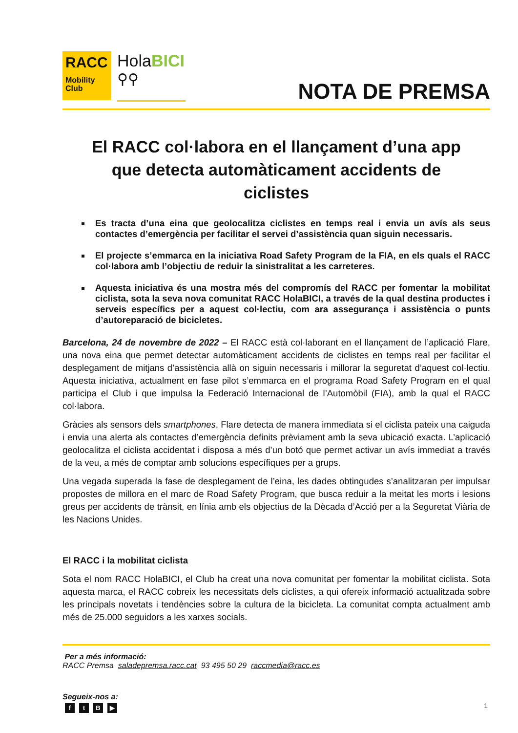RACC
Mobility
Club
HolaBICI
⚲⚲
NOTA DE PREMSA
El RACC col·labora en el llançament d’una app que detecta automàticament accidents de ciclistes
Es tracta d’una eina que geolocalitza ciclistes en temps real i envia un avís als seus contactes d’emergència per facilitar el servei d’assistència quan siguin necessaris.
El projecte s’emmarca en la iniciativa Road Safety Program de la FIA, en els quals el RACC col·labora amb l’objectiu de reduir la sinistralitat a les carreteres.
Aquesta iniciativa és una mostra més del compromís del RACC per fomentar la mobilitat ciclista, sota la seva nova comunitat RACC HolaBICI, a través de la qual destina productes i serveis específics per a aquest col·lectiu, com ara assegurança i assistència o punts d’autoreparació de bicicletes.
Barcelona, 24 de novembre de 2022 – El RACC està col·laborant en el llançament de l’aplicació Flare, una nova eina que permet detectar automàticament accidents de ciclistes en temps real per facilitar el desplegament de mitjans d’assistència allà on siguin necessaris i millorar la seguretat d’aquest col·lectiu. Aquesta iniciativa, actualment en fase pilot s’emmarca en el programa Road Safety Program en el qual participa el Club i que impulsa la Federació Internacional de l’Automòbil (FIA), amb la qual el RACC col·labora.
Gràcies als sensors dels smartphones, Flare detecta de manera immediata si el ciclista pateix una caiguda i envia una alerta als contactes d’emergència definits prèviament amb la seva ubicació exacta. L’aplicació geolocalitza el ciclista accidentat i disposa a més d’un botó que permet activar un avís immediat a través de la veu, a més de comptar amb solucions específiques per a grups.
Una vegada superada la fase de desplegament de l’eina, les dades obtingudes s’analitzaran per impulsar propostes de millora en el marc de Road Safety Program, que busca reduir a la meitat les morts i lesions greus per accidents de trànsit, en línia amb els objectius de la Dècada d’Acció per a la Seguretat Viària de les Nacions Unides.
El RACC i la mobilitat ciclista
Sota el nom RACC HolaBICI, el Club ha creat una nova comunitat per fomentar la mobilitat ciclista. Sota aquesta marca, el RACC cobreix les necessitats dels ciclistes, a qui ofereix informació actualitzada sobre les principals novetats i tendències sobre la cultura de la bicicleta. La comunitat compta actualment amb més de 25.000 seguidors a les xarxes socials.
Per a més informació:
RACC Premsa saladepremsa.racc.cat 93 495 50 29 raccmedia@racc.es
Segueix-nos a:
ftB ▶
1